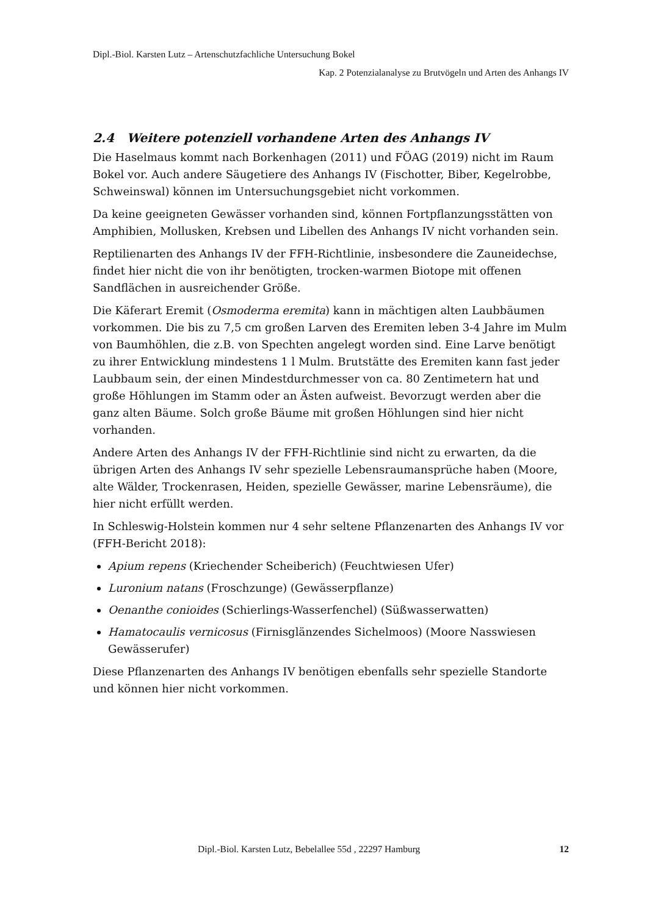Dipl.-Biol. Karsten Lutz – Artenschutzfachliche Untersuchung Bokel
Kap. 2 Potenzialanalyse zu Brutvögeln und Arten des Anhangs IV
2.4 Weitere potenziell vorhandene Arten des Anhangs IV
Die Haselmaus kommt nach Borkenhagen (2011) und FÖAG (2019) nicht im Raum Bokel vor. Auch andere Säugetiere des Anhangs IV (Fischotter, Biber, Kegelrobbe, Schweinswal) können im Untersuchungsgebiet nicht vorkommen.
Da keine geeigneten Gewässer vorhanden sind, können Fortpflanzungsstätten von Amphibien, Mollusken, Krebsen und Libellen des Anhangs IV nicht vorhanden sein.
Reptilienarten des Anhangs IV der FFH-Richtlinie, insbesondere die Zauneidechse, findet hier nicht die von ihr benötigten, trocken-warmen Biotope mit offenen Sandflächen in ausreichender Größe.
Die Käferart Eremit (Osmoderma eremita) kann in mächtigen alten Laubbäumen vorkommen. Die bis zu 7,5 cm großen Larven des Eremiten leben 3-4 Jahre im Mulm von Baumhöhlen, die z.B. von Spechten angelegt worden sind. Eine Larve benötigt zu ihrer Entwicklung mindestens 1 l Mulm. Brutstätte des Eremiten kann fast jeder Laubbaum sein, der einen Mindestdurchmesser von ca. 80 Zentimetern hat und große Höhlungen im Stamm oder an Ästen aufweist. Bevorzugt werden aber die ganz alten Bäume. Solch große Bäume mit großen Höhlungen sind hier nicht vorhanden.
Andere Arten des Anhangs IV der FFH-Richtlinie sind nicht zu erwarten, da die übrigen Arten des Anhangs IV sehr spezielle Lebensraumansprüche haben (Moore, alte Wälder, Trockenrasen, Heiden, spezielle Gewässer, marine Lebensräume), die hier nicht erfüllt werden.
In Schleswig-Holstein kommen nur 4 sehr seltene Pflanzenarten des Anhangs IV vor (FFH-Bericht 2018):
Apium repens (Kriechender Scheiberich) (Feuchtwiesen Ufer)
Luronium natans (Froschzunge) (Gewässerpflanze)
Oenanthe conioides (Schierlings-Wasserfenchel) (Süßwasserwatten)
Hamatocaulis vernicosus (Firnisglänzendes Sichelmoos) (Moore Nasswiesen Gewässerufer)
Diese Pflanzenarten des Anhangs IV benötigen ebenfalls sehr spezielle Standorte und können hier nicht vorkommen.
Dipl.-Biol. Karsten Lutz, Bebelallee 55d , 22297 Hamburg 12